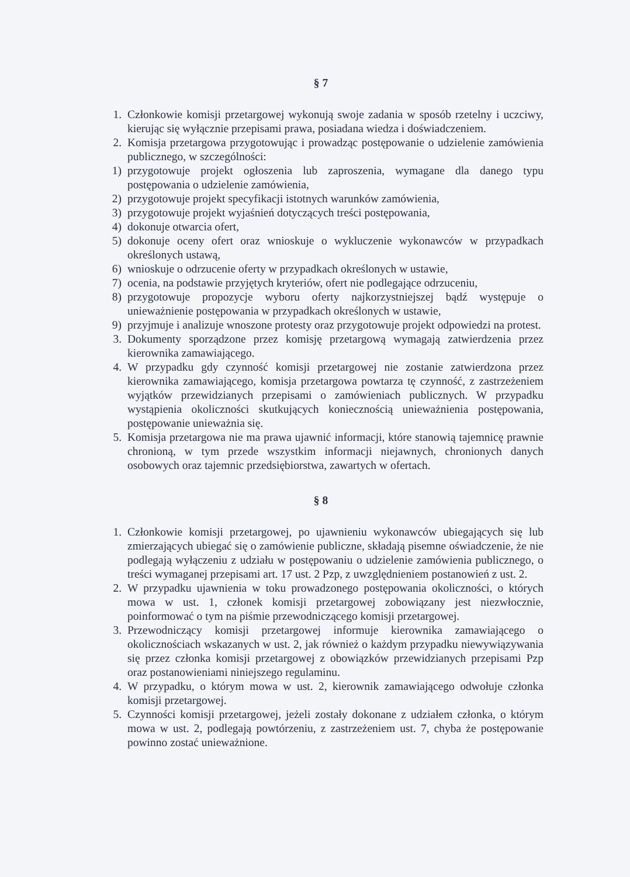§ 7
1. Członkowie komisji przetargowej wykonują swoje zadania w sposób rzetelny i uczciwy, kierując się wyłącznie przepisami prawa, posiadana wiedza i doświadczeniem.
2. Komisja przetargowa przygotowując i prowadząc postępowanie o udzielenie zamówienia publicznego, w szczególności:
1) przygotowuje projekt ogłoszenia lub zaproszenia, wymagane dla danego typu postępowania o udzielenie zamówienia,
2) przygotowuje projekt specyfikacji istotnych warunków zamówienia,
3) przygotowuje projekt wyjaśnień dotyczących treści postępowania,
4) dokonuje otwarcia ofert,
5) dokonuje oceny ofert oraz wnioskuje o wykluczenie wykonawców w przypadkach określonych ustawą,
6) wnioskuje o odrzucenie oferty w przypadkach określonych w ustawie,
7) ocenia, na podstawie przyjętych kryteriów, ofert nie podlegające odrzuceniu,
8) przygotowuje propozycje wyboru oferty najkorzystniejszej bądź występuje o unieważnienie postępowania w przypadkach określonych w ustawie,
9) przyjmuje i analizuje wnoszone protesty oraz przygotowuje projekt odpowiedzi na protest.
3. Dokumenty sporządzone przez komisję przetargową wymagają zatwierdzenia przez kierownika zamawiającego.
4. W przypadku gdy czynność komisji przetargowej nie zostanie zatwierdzona przez kierownika zamawiającego, komisja przetargowa powtarza tę czynność, z zastrzeżeniem wyjątków przewidzianych przepisami o zamówieniach publicznych. W przypadku wystąpienia okoliczności skutkujących koniecznością unieważnienia postępowania, postępowanie unieważnia się.
5. Komisja przetargowa nie ma prawa ujawnić informacji, które stanowią tajemnicę prawnie chronioną, w tym przede wszystkim informacji niejawnych, chronionych danych osobowych oraz tajemnic przedsiębiorstwa, zawartych w ofertach.
§ 8
1. Członkowie komisji przetargowej, po ujawnieniu wykonawców ubiegających się lub zmierzających ubiegać się o zamówienie publiczne, składają pisemne oświadczenie, że nie podlegają wyłączeniu z udziału w postępowaniu o udzielenie zamówienia publicznego, o treści wymaganej przepisami art. 17 ust. 2 Pzp, z uwzględnieniem postanowień z ust. 2.
2. W przypadku ujawnienia w toku prowadzonego postępowania okoliczności, o których mowa w ust. 1, członek komisji przetargowej zobowiązany jest niezwłocznie, poinformować o tym na piśmie przewodniczącego komisji przetargowej.
3. Przewodniczący komisji przetargowej informuje kierownika zamawiającego o okolicznościach wskazanych w ust. 2, jak również o każdym przypadku niewywiązywania się przez członka komisji przetargowej z obowiązków przewidzianych przepisami Pzp oraz postanowieniami niniejszego regulaminu.
4. W przypadku, o którym mowa w ust. 2, kierownik zamawiającego odwołuje członka komisji przetargowej.
5. Czynności komisji przetargowej, jeżeli zostały dokonane z udziałem członka, o którym mowa w ust. 2, podlegają powtórzeniu, z zastrzeżeniem ust. 7, chyba że postępowanie powinno zostać unieważnione.